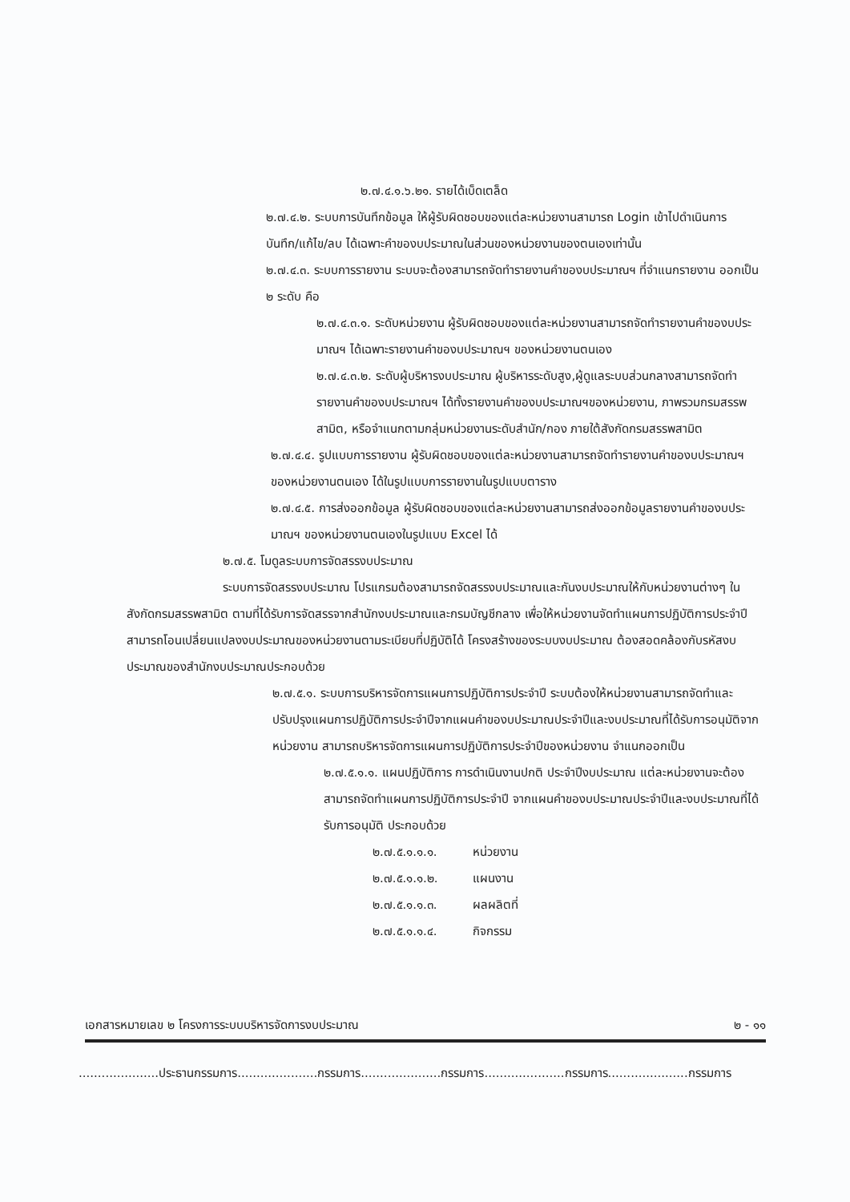๒.๗.๔.๑.๖.๒๑. รายได้เบ็ดเตล็ด
๒.๗.๔.๒. ระบบการบันทึกข้อมูล ให้ผู้รับผิดชอบของแต่ละหน่วยงานสามารถ Login เข้าไปดำเนินการ บันทึก/แก้ไข/ลบ ได้เฉพาะคำของบประมาณในส่วนของหน่วยงานของตนเองเท่านั้น
๒.๗.๔.๓. ระบบการรายงาน ระบบจะต้องสามารถจัดทำรายงานคำของบประมาณฯ ที่จำแนกรายงาน ออกเป็น ๒ ระดับ คือ
๒.๗.๔.๓.๑. ระดับหน่วยงาน ผู้รับผิดชอบของแต่ละหน่วยงานสามารถจัดทำรายงานคำของบประมาณฯ ได้เฉพาะรายงานคำของบประมาณฯ ของหน่วยงานตนเอง
๒.๗.๔.๓.๒. ระดับผู้บริหารงบประมาณ ผู้บริหารระดับสูง,ผู้ดูแลระบบส่วนกลางสามารถจัดทำรายงานคำของบประมาณฯ ได้ทั้งรายงานคำของบประมาณฯของหน่วยงาน, ภาพรวมกรมสรรพสามิต, หรือจำแนกตามกลุ่มหน่วยงานระดับสำนัก/กอง ภายใต้สังกัดกรมสรรพสามิต
๒.๗.๔.๔. รูปแบบการรายงาน ผู้รับผิดชอบของแต่ละหน่วยงานสามารถจัดทำรายงานคำของบประมาณฯ ของหน่วยงานตนเอง ได้ในรูปแบบการรายงานในรูปแบบตาราง
๒.๗.๔.๕. การส่งออกข้อมูล ผู้รับผิดชอบของแต่ละหน่วยงานสามารถส่งออกข้อมูลรายงานคำของบประมาณฯ ของหน่วยงานตนเองในรูปแบบ Excel ได้
๒.๗.๕. โมดูลระบบการจัดสรรงบประมาณ
ระบบการจัดสรรงบประมาณ โปรแกรมต้องสามารถจัดสรรงบประมาณและกันงบประมาณให้กับหน่วยงานต่างๆ ในสังกัดกรมสรรพสามิต ตามที่ได้รับการจัดสรรจากสำนักงบประมาณและกรมบัญชีกลาง เพื่อให้หน่วยงานจัดทำแผนการปฏิบัติการประจำปี สามารถโอนเปลี่ยนแปลงงบประมาณของหน่วยงานตามระเบียบที่ปฏิบัติได้ โครงสร้างของระบบงบประมาณ ต้องสอดคล้องกับรหัสงบประมาณของสำนักงบประมาณประกอบด้วย
๒.๗.๕.๑. ระบบการบริหารจัดการแผนการปฏิบัติการประจำปี ระบบต้องให้หน่วยงานสามารถจัดทำและปรับปรุงแผนการปฏิบัติการประจำปีจากแผนคำของบประมาณประจำปีและงบประมาณที่ได้รับการอนุมัติจากหน่วยงาน สามารถบริหารจัดการแผนการปฏิบัติการประจำปีของหน่วยงาน จำแนกออกเป็น
๒.๗.๕.๑.๑. แผนปฏิบัติการ การดำเนินงานปกติ ประจำปีงบประมาณ แต่ละหน่วยงานจะต้องสามารถจัดทำแผนการปฏิบัติการประจำปี จากแผนคำของบประมาณประจำปีและงบประมาณที่ได้รับการอนุมัติ ประกอบด้วย
๒.๗.๕.๑.๑.๑. หน่วยงาน
๒.๗.๕.๑.๑.๒. แผนงาน
๒.๗.๕.๑.๑.๓. ผลผลิตที่
๒.๗.๕.๑.๑.๔. กิจกรรม
เอกสารหมายเลข ๒ โครงการระบบบริหารจัดการงบประมาณ ๒ - ๑๑
.....................ประธานกรรมการ.....................กรรมการ.....................กรรมการ.....................กรรมการ.....................กรรมการ